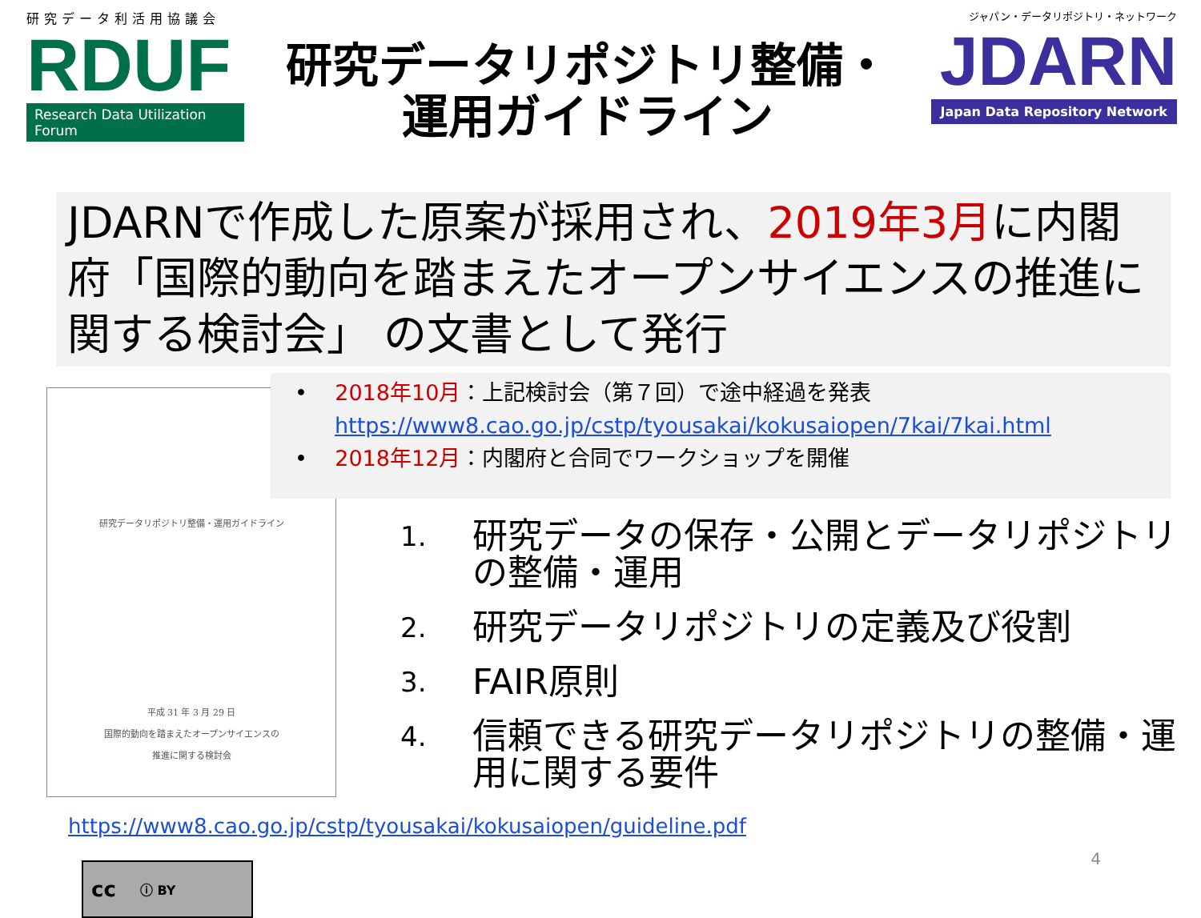研究データ利活用協議会
RDUF
Research Data Utilization Forum
研究データリポジトリ整備・
運用ガイドライン
ジャパン・データリポジトリ・ネットワーク
JDARN
Japan Data Repository Network
JDARNで作成した原案が採用され、2019年3月に内閣府「国際的動向を踏まえたオープンサイエンスの推進に関する検討会」 の文書として発行
研究データリポジトリ整備・運用ガイドライン
平成 31 年 3 月 29 日
国際的動向を踏まえたオープンサイエンスの
推進に関する検討会
• 2018年10月：上記検討会（第７回）で途中経過を発表
https://www8.cao.go.jp/cstp/tyousakai/kokusaiopen/7kai/7kai.html
• 2018年12月：内閣府と合同でワークショップを開催
1. 研究データの保存・公開とデータリポジトリの整備・運用
2. 研究データリポジトリの定義及び役割
3. FAIR原則
4. 信頼できる研究データリポジトリの整備・運用に関する要件
https://www8.cao.go.jp/cstp/tyousakai/kokusaiopen/guideline.pdf
cc ⓘ BY
4